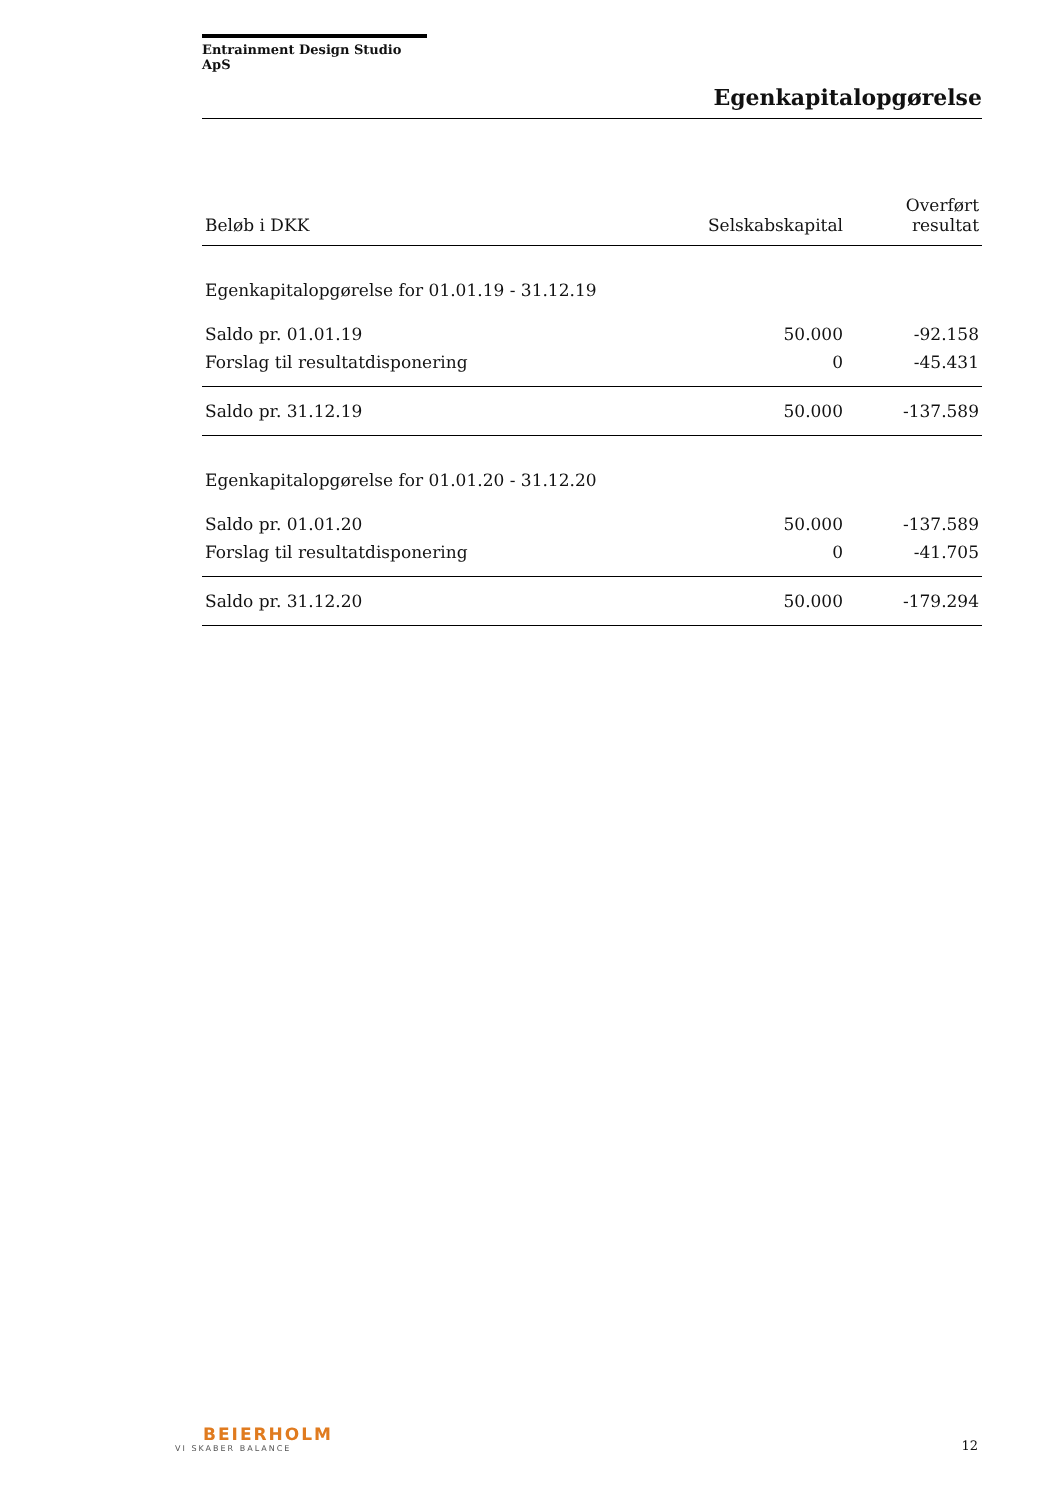Entrainment Design Studio ApS
Egenkapitalopgørelse
| Beløb i DKK | Selskabskapital | Overført resultat |
| --- | --- | --- |
| Egenkapitalopgørelse for 01.01.19 - 31.12.19 | | |
| Saldo pr. 01.01.19 | 50.000 | -92.158 |
| Forslag til resultatdisponering | 0 | -45.431 |
| Saldo pr. 31.12.19 | 50.000 | -137.589 |
| Egenkapitalopgørelse for 01.01.20 - 31.12.20 | | |
| Saldo pr. 01.01.20 | 50.000 | -137.589 |
| Forslag til resultatdisponering | 0 | -41.705 |
| Saldo pr. 31.12.20 | 50.000 | -179.294 |
BEIERHOLM
VI SKABER BALANCE
12